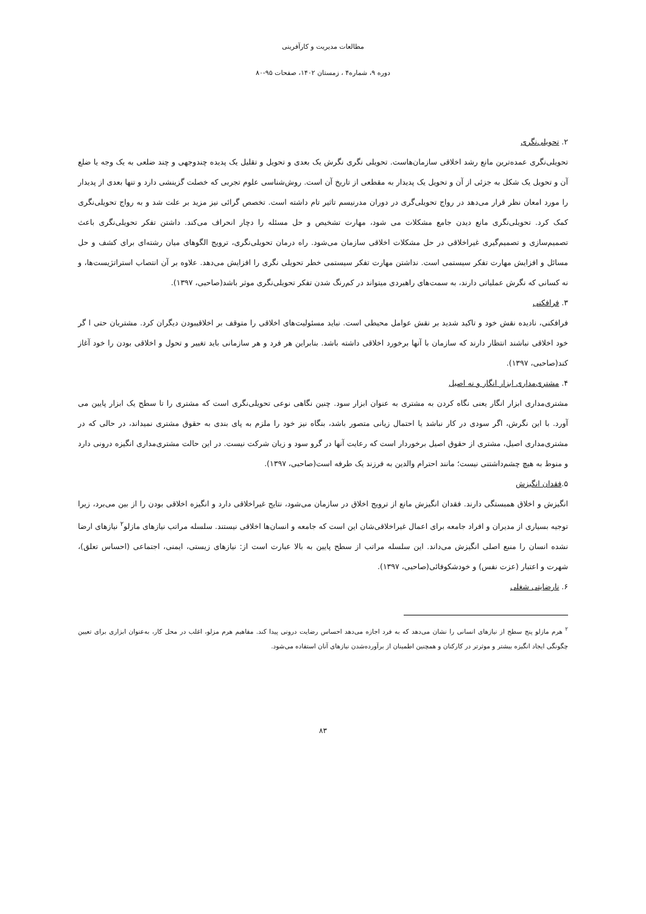مطالعات مدیریت و کارآفرینی
دوره ۹، شماره۴ ، زمستان ۱۴۰۲، صفحات ۹۵-۸۰
۲. تحویلی‌نگری
تحویلی‌نگری عمده‌ترین مانع رشد اخلاقی سازمان‌هاست. تحویلی نگری نگرش یک بعدی و تحویل و تقلیل یک پدیده چندوجهی و چند ضلعی به یک وجه یا ضلع آن و تحویل یک شکل به جزئی از آن و تحویل یک پدیدار به مقطعی از تاریخ آن است. روش‌شناسی علوم تجربی که خصلت گزینشی دارد و تنها بعدی از پدیدار را مورد امعان نظر قرار می‌دهد در رواج تحویلی‌گری در دوران مدرنیسم تاثیر تام داشته است. تخصص گرائی نیز مزید بر علت شد و به رواج تحویلی‌نگری کمک کرد. تحویلی‌نگری مانع دیدن جامع مشکلات می شود، مهارت تشخیص و حل مسئله را دچار انحراف می‌کند. داشتن تفکر تحویلی‌نگری باعث تصمیم‌سازی و تصمیم‌گیری غیراخلاقی در حل مشکلات اخلاقی سازمان می‌شود. راه درمان تحویلی‌نگری، ترویج الگوهای میان رشته‌ای برای کشف و حل مسائل و افزایش مهارت تفکر سیستمی است. نداشتن مهارت تفکر سیستمی خطر تحویلی نگری را افزایش می‌دهد. علاوه بر آن انتصاب استراتژیست‌ها، و نه کسانی که نگرش عملیاتی دارند، به سمت‌های راهبردی میتواند در کم‌رنگ شدن تفکر تحویلی‌نگری موثر باشد(صاحبی، ۱۳۹۷).
۳. فرافکنی
فرافکنی، نادیده نقش خود و تاکید شدید بر نقش عوامل محیطی است. نباید مسئولیت‌های اخلاقی را متوقف بر اخلاقیبودن دیگران کرد. مشتریان حتی ا گر خود اخلاقی نباشند انتظار دارند که سازمان با آنها برخورد اخلاقی داشته باشد. بنابراین هر فرد و هر سازمانی باید تغییر و تحول و اخلاقی بودن را خود آغاز کند(صاحبی، ۱۳۹۷).
۴. مشتری‌مداری ابزار انگار و نه اصیل
مشتری‌مداری ابزار انگار یعنی نگاه کردن به مشتری به عنوان ابزار سود. چنین نگاهی نوعی تحویلی‌نگری است که مشتری را تا سطح یک ابزار پایین می آورد. با این نگرش، اگر سودی در کار نباشد یا احتمال زیانی متصور باشد، بنگاه نیز خود را ملزم به پای بندی به حقوق مشتری نمیداند، در حالی که در مشتری‌مداری اصیل، مشتری از حقوق اصیل برخوردار است که رعایت آنها در گرو سود و زیان شرکت نیست. در این حالت مشتری‌مداری انگیزه درونی دارد و منوط به هیچ چشم‌داشتنی نیست؛ مانند احترام والدین به فرزند یک طرفه است(صاحبی، ۱۳۹۷).
۵.فقدان انگیزش
انگیزش و اخلاق همبستگی دارند. فقدان انگیزش مانع از ترویج اخلاق در سازمان می‌شود، نتایج غیراخلاقی دارد و انگیزه اخلاقی بودن را از بین می‌برد، زیرا توجیه بسیاری از مدیران و افراد جامعه برای اعمال غیراخلاقی‌شان این است که جامعه و انسان‌ها اخلاقی نیستند. سلسله مراتب نیازهای مازلو<sup>۲</sup> نیازهای ارضا نشده انسان را منبع اصلی انگیزش می‌داند. این سلسله مراتب از سطح پایین به بالا عبارت است از: نیازهای زیستی، ایمنی، اجتماعی (احساس تعلق)، شهرت و اعتبار (عزت نفس) و خودشکوفائی(صاحبی، ۱۳۹۷).
۶. نارضایتی شغلی
<sup>۲</sup> هرم مازلو پنج سطح از نیازهای انسانی را نشان می‌دهد که به فرد اجازه می‌دهد احساس رضایت درونی پیدا کند. مفاهیم هرم مزلو، اغلب در محل کار، به‌عنوان ابزاری برای تعیین چگونگی ایجاد انگیزه بیشتر و موثرتر در کارکنان و همچنین اطمینان از برآورده‌شدن نیازهای آنان استفاده می‌شود.
۸۳